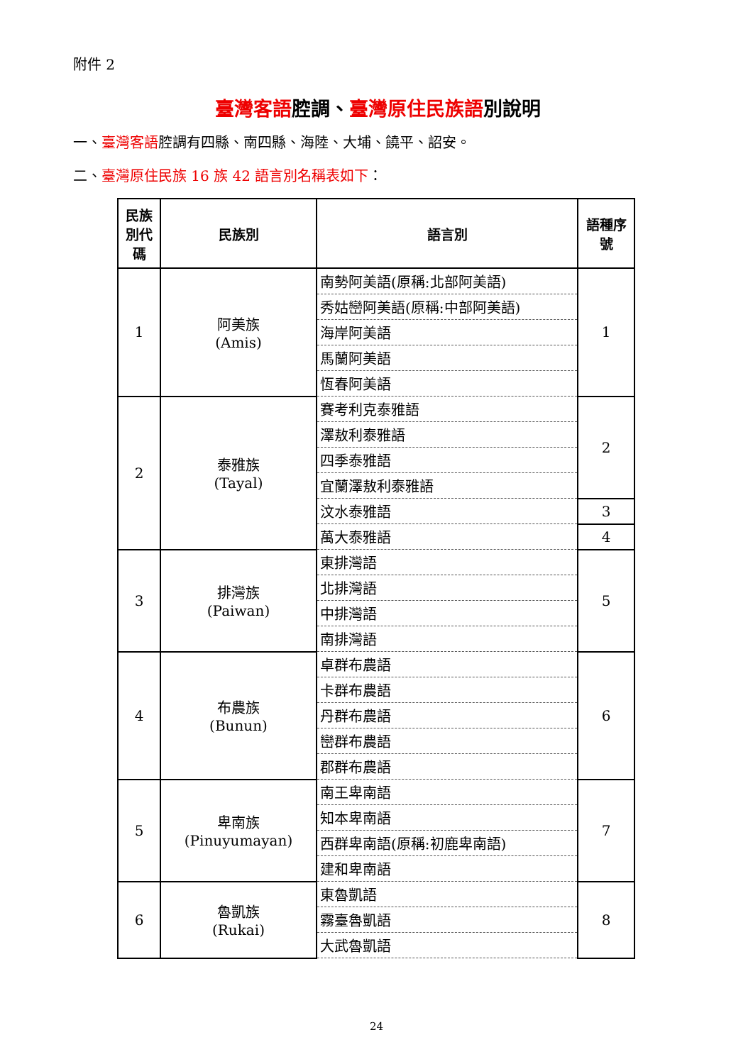附件 2
臺灣客語腔調、臺灣原住民族語別說明
一、臺灣客語腔調有四縣、南四縣、海陸、大埔、饒平、詔安。
二、臺灣原住民族 16 族 42 語言別名稱表如下：
| 民族別代碼 | 民族別 | 語言別 | 語種序號 |
| --- | --- | --- | --- |
| 1 | 阿美族 (Amis) | 南勢阿美語(原稱:北部阿美語) | 1 |
| | | 秀姑巒阿美語(原稱:中部阿美語) | |
| | | 海岸阿美語 | |
| | | 馬蘭阿美語 | |
| | | 恆春阿美語 | |
| 2 | 泰雅族 (Tayal) | 賽考利克泰雅語 | 2 |
| | | 澤敖利泰雅語 | |
| | | 四季泰雅語 | |
| | | 宜蘭澤敖利泰雅語 | |
| | | 汶水泰雅語 | 3 |
| | | 萬大泰雅語 | 4 |
| 3 | 排灣族 (Paiwan) | 東排灣語 | 5 |
| | | 北排灣語 | |
| | | 中排灣語 | |
| | | 南排灣語 | |
| 4 | 布農族 (Bunun) | 卓群布農語 | 6 |
| | | 卡群布農語 | |
| | | 丹群布農語 | |
| | | 巒群布農語 | |
| | | 郡群布農語 | |
| 5 | 卑南族 (Pinuyumayan) | 南王卑南語 | 7 |
| | | 知本卑南語 | |
| | | 西群卑南語(原稱:初鹿卑南語) | |
| | | 建和卑南語 | |
| 6 | 魯凱族 (Rukai) | 東魯凱語 | 8 |
| | | 霧臺魯凱語 | |
| | | 大武魯凱語 | |
24